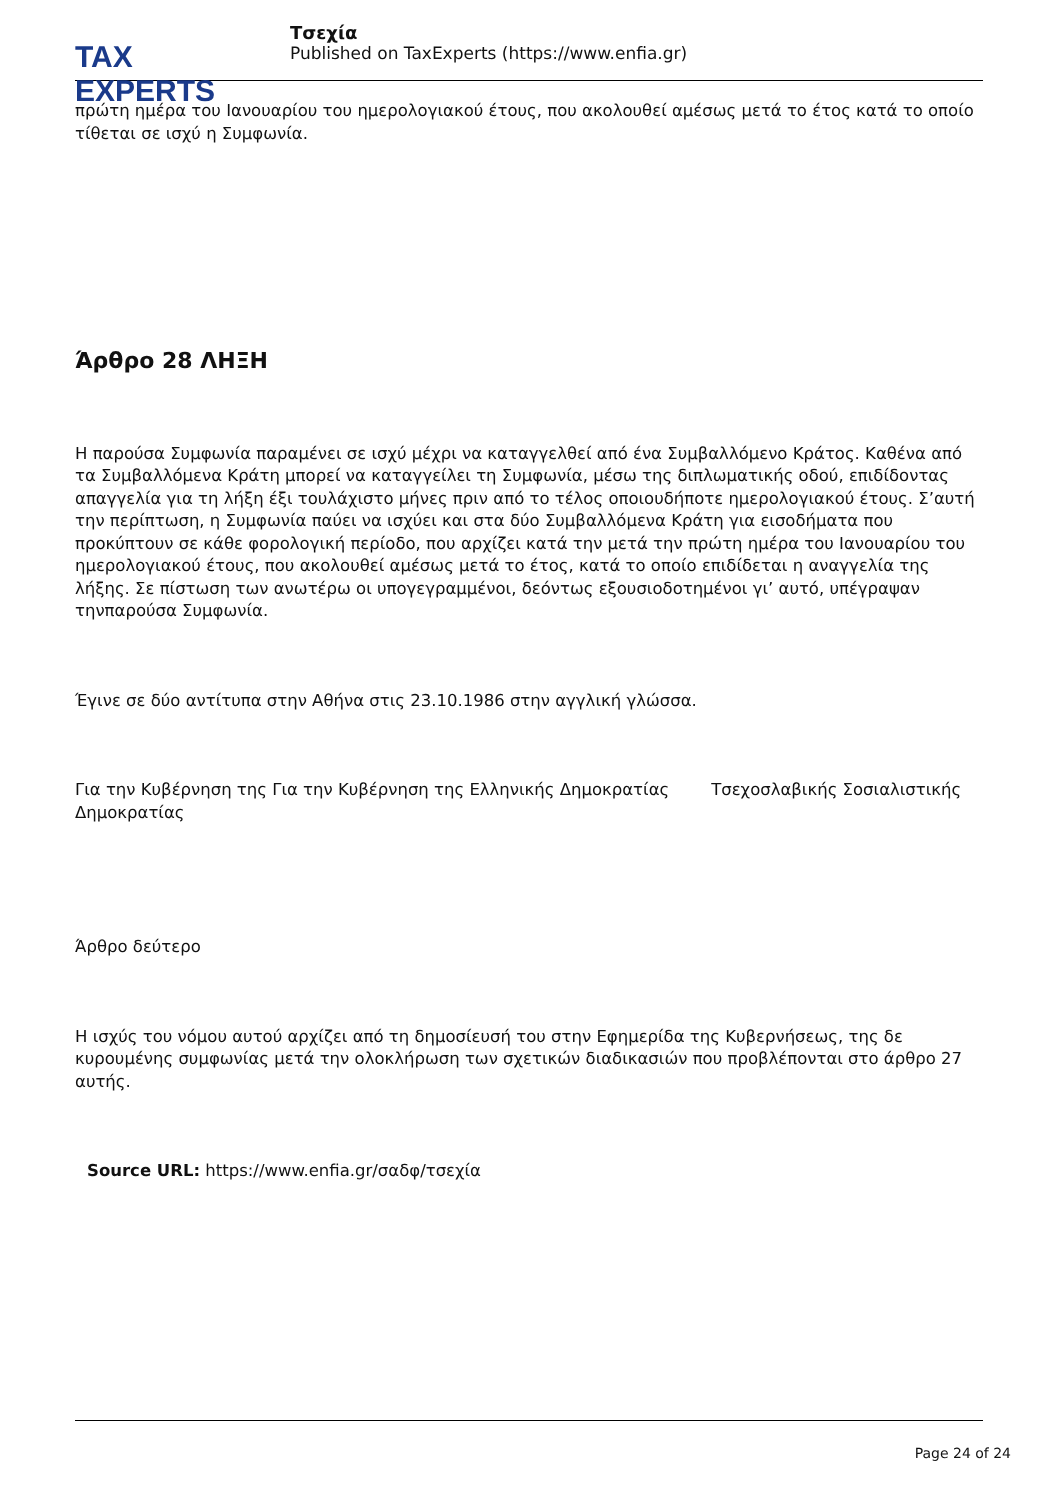TAX EXPERTS
Τσεχία
Published on TaxExperts (https://www.enfia.gr)
πρώτη ημέρα του Ιανουαρίου του ημερολογιακού έτους, που ακολουθεί αμέσως μετά το έτος κατά το οποίο τίθεται σε ισχύ η Συμφωνία.
Άρθρο 28 ΛΗΞΗ
Η παρούσα Συμφωνία παραμένει σε ισχύ μέχρι να καταγγελθεί από ένα Συμβαλλόμενο Κράτος. Καθένα από τα Συμβαλλόμενα Κράτη μπορεί να καταγγείλει τη Συμφωνία, μέσω της διπλωματικής οδού, επιδίδοντας απαγγελία για τη λήξη έξι τουλάχιστο μήνες πριν από το τέλος οποιουδήποτε ημερολογιακού έτους. Σ’αυτή την περίπτωση, η Συμφωνία παύει να ισχύει και στα δύο Συμβαλλόμενα Κράτη για εισοδήματα που προκύπτουν σε κάθε φορολογική περίοδο, που αρχίζει κατά την μετά την πρώτη ημέρα του Ιανουαρίου του ημερολογιακού έτους, που ακολουθεί αμέσως μετά το έτος, κατά το οποίο επιδίδεται η αναγγελία της λήξης. Σε πίστωση των ανωτέρω οι υπογεγραμμένοι, δεόντως εξουσιοδοτημένοι γι’ αυτό, υπέγραψαν τηνπαρούσα Συμφωνία.
Έγινε σε δύο αντίτυπα στην Αθήνα στις 23.10.1986 στην αγγλική γλώσσα.
Για την Κυβέρνηση της Για την Κυβέρνηση της Ελληνικής Δημοκρατίας Τσεχοσλαβικής Σοσιαλιστικής Δημοκρατίας
Άρθρο δεύτερο
Η ισχύς του νόμου αυτού αρχίζει από τη δημοσίευσή του στην Εφημερίδα της Κυβερνήσεως, της δε κυρουμένης συμφωνίας μετά την ολοκλήρωση των σχετικών διαδικασιών που προβλέπονται στο άρθρο 27 αυτής.
Source URL: https://www.enfia.gr/σαδφ/τσεχία
Page 24 of 24